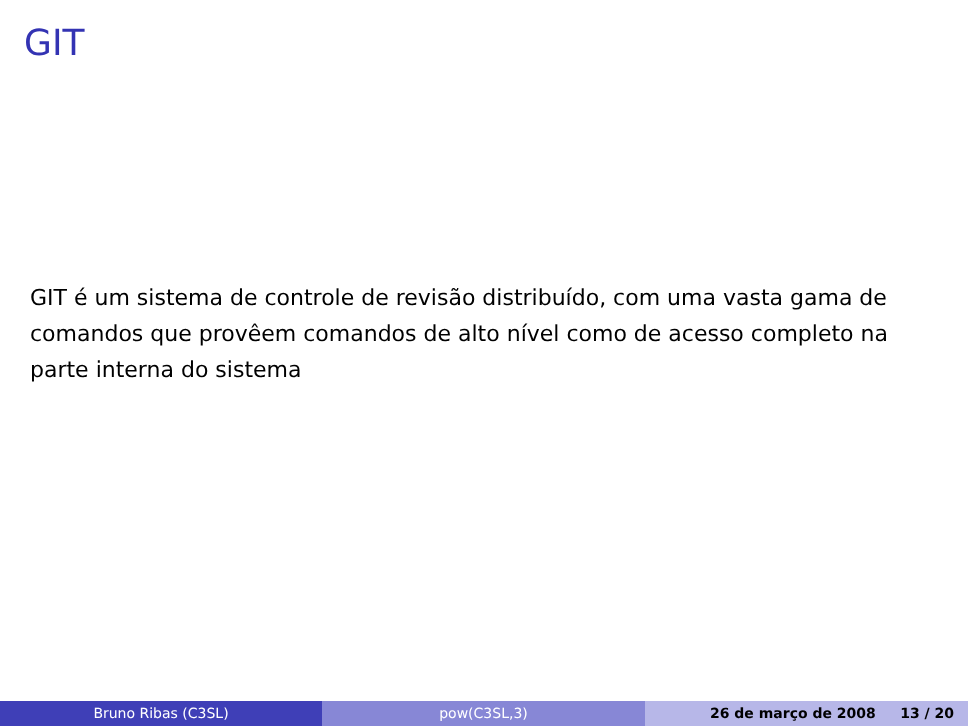GIT
GIT é um sistema de controle de revisão distribuído, com uma vasta gama de comandos que provêem comandos de alto nível como de acesso completo na parte interna do sistema
Bruno Ribas (C3SL) pow(C3SL,3) 26 de março de 2008 13 / 20